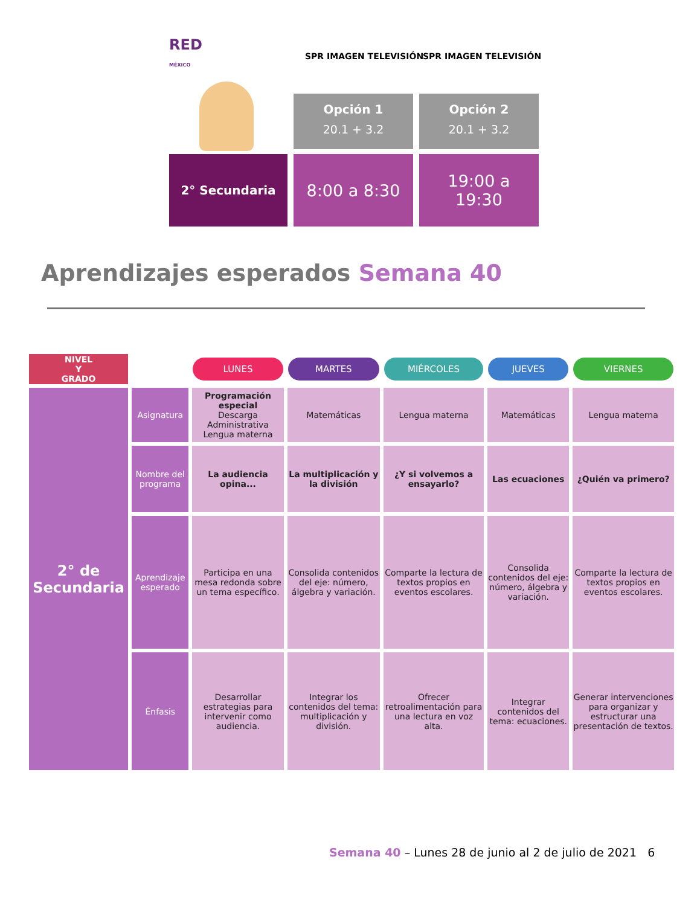RED
MÉXICO
SPR IMAGEN TELEVISIÓN SPR IMAGEN TELEVISIÓN
Opción 1
20.1 + 3.2
Opción 2
20.1 + 3.2
2° Secundaria
8:00 a 8:30
19:00 a
19:30
Aprendizajes esperados Semana 40
| NIVEL Y GRADO | | LUNES | MARTES | MIÉRCOLES | JUEVES | VIERNES |
| 2° de Secundaria | Asignatura | Programación especial Descarga Administrativa Lengua materna | Matemáticas | Lengua materna | Matemáticas | Lengua materna |
| | Nombre del programa | La audiencia opina... | La multiplicación y la división | ¿Y si volvemos a ensayarlo? | Las ecuaciones | ¿Quién va primero? |
| | Aprendizaje esperado | Participa en una mesa redonda sobre un tema específico. | Consolida contenidos del eje: número, álgebra y variación. | Comparte la lectura de textos propios en eventos escolares. | Consolida contenidos del eje: número, álgebra y variación. | Comparte la lectura de textos propios en eventos escolares. |
| | Énfasis | Desarrollar estrategias para intervenir como audiencia. | Integrar los contenidos del tema: multiplicación y división. | Ofrecer retroalimentación para una lectura en voz alta. | Integrar contenidos del tema: ecuaciones. | Generar intervenciones para organizar y estructurar una presentación de textos. |
Semana 40 – Lunes 28 de junio al 2 de julio de 2021 6